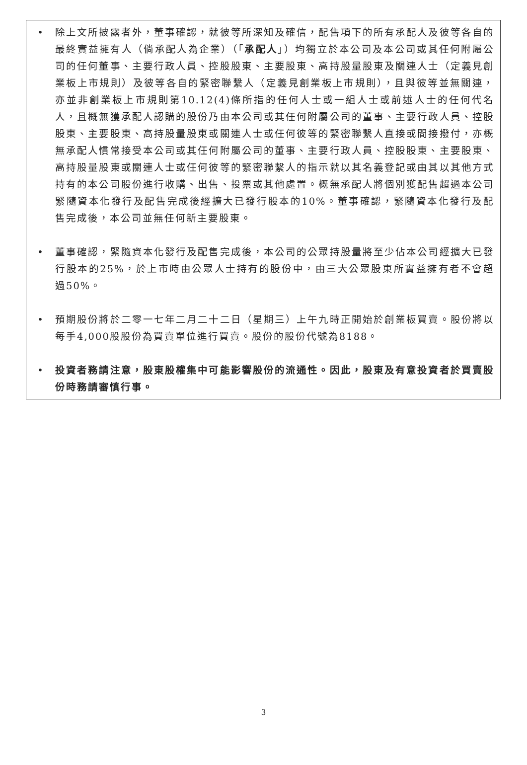• 除上文所披露者外，董事確認，就彼等所深知及確信，配售項下的所有承配人及彼等各自的最終實益擁有人（倘承配人為企業）（「承配人」）均獨立於本公司及本公司或其任何附屬公司的任何董事、主要行政人員、控股股東、主要股東、高持股量股東及關連人士（定義見創業板上市規則）及彼等各自的緊密聯繫人（定義見創業板上市規則），且與彼等並無關連，亦並非創業板上市規則第10.12(4)條所指的任何人士或一組人士或前述人士的任何代名人，且概無獲承配人認購的股份乃由本公司或其任何附屬公司的董事、主要行政人員、控股股東、主要股東、高持股量股東或關連人士或任何彼等的緊密聯繫人直接或間接撥付，亦概無承配人慣常接受本公司或其任何附屬公司的董事、主要行政人員、控股股東、主要股東、高持股量股東或關連人士或任何彼等的緊密聯繫人的指示就以其名義登記或由其以其他方式持有的本公司股份進行收購、出售、投票或其他處置。概無承配人將個別獲配售超過本公司緊隨資本化發行及配售完成後經擴大已發行股本的10%。董事確認，緊隨資本化發行及配售完成後，本公司並無任何新主要股東。
• 董事確認，緊隨資本化發行及配售完成後，本公司的公眾持股量將至少佔本公司經擴大已發行股本的25%，於上市時由公眾人士持有的股份中，由三大公眾股東所實益擁有者不會超過50%。
• 預期股份將於二零一七年二月二十二日（星期三）上午九時正開始於創業板買賣。股份將以每手4,000股股份為買賣單位進行買賣。股份的股份代號為8188。
• 投資者務請注意，股東股權集中可能影響股份的流通性。因此，股東及有意投資者於買賣股份時務請審慎行事。
3